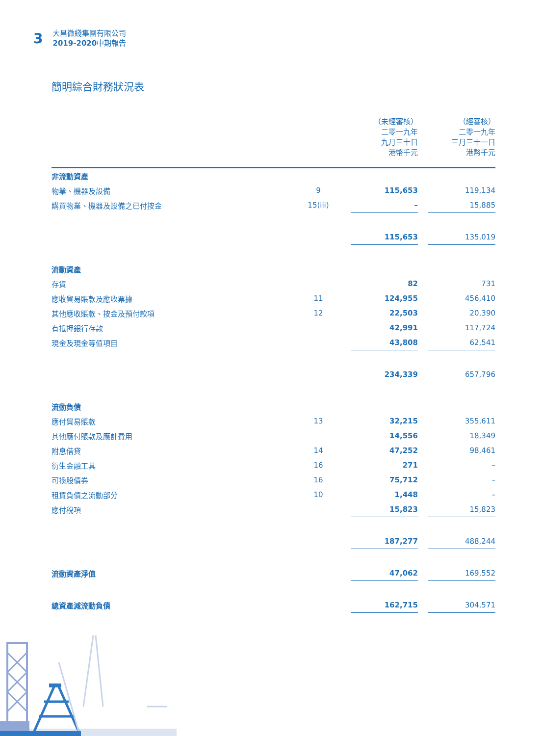3
大昌微綫集團有限公司
2019-2020中期報告
簡明綜合財務狀況表
| | | | （未經審核） 二零一九年 九月三十日 港幣千元 | | （經審核） 二零一九年 三月三十一日 港幣千元 |
| 非流動資產 | | | | | |
| 物業、機器及設備 | 9 | | 115,653 | | 119,134 |
| 購買物業、機器及設備之已付按金 | 15(iii) | | – | | 15,885 |
| | | | 115,653 | | 135,019 |
| 流動資產 | | | | | |
| 存貨 | | | 82 | | 731 |
| 應收貿易賬款及應收票據 | 11 | | 124,955 | | 456,410 |
| 其他應收賬款、按金及預付款項 | 12 | | 22,503 | | 20,390 |
| 有抵押銀行存款 | | | 42,991 | | 117,724 |
| 現金及現金等值項目 | | | 43,808 | | 62,541 |
| | | | 234,339 | | 657,796 |
| 流動負債 | | | | | |
| 應付貿易賬款 | 13 | | 32,215 | | 355,611 |
| 其他應付賬款及應計費用 | | | 14,556 | | 18,349 |
| 附息借貸 | 14 | | 47,252 | | 98,461 |
| 衍生金融工具 | 16 | | 271 | | – |
| 可換股債券 | 16 | | 75,712 | | – |
| 租賃負債之流動部分 | 10 | | 1,448 | | – |
| 應付稅項 | | | 15,823 | | 15,823 |
| | | | 187,277 | | 488,244 |
| 流動資產淨值 | | | 47,062 | | 169,552 |
| 總資產減流動負債 | | | 162,715 | | 304,571 |